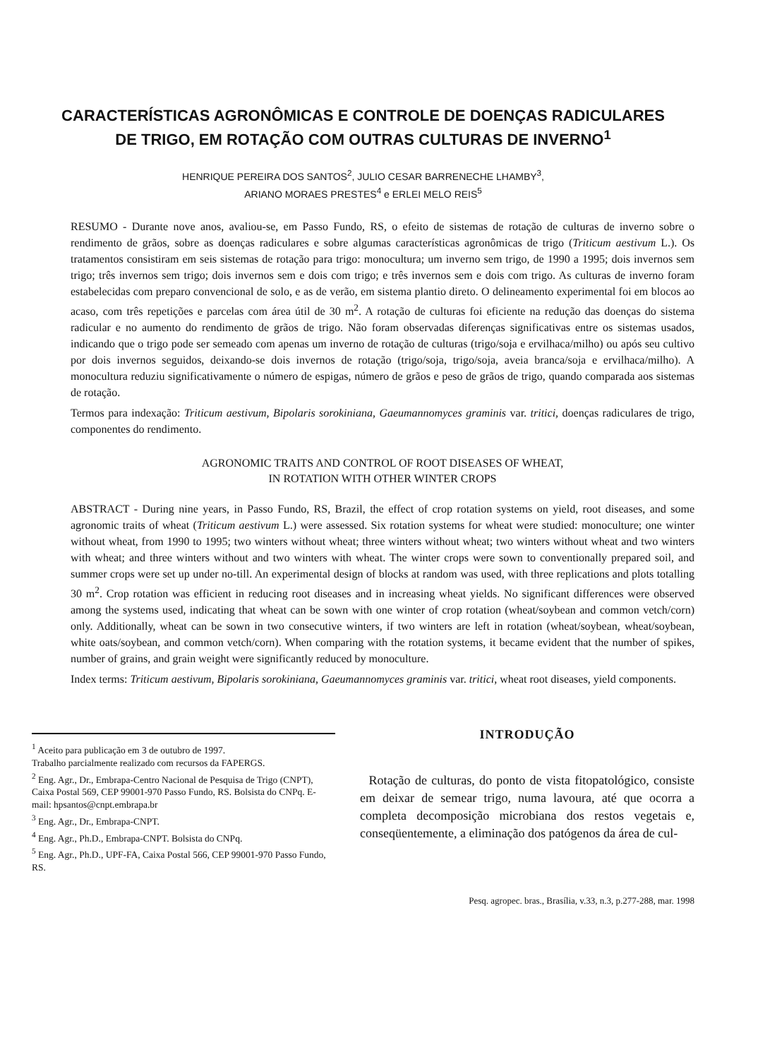CARACTERÍSTICAS AGRONÔMICAS E CONTROLE DE DOENÇAS RADICULARES
DE TRIGO, EM ROTAÇÃO COM OUTRAS CULTURAS DE INVERNO<sup>1</sup>
HENRIQUE PEREIRA DOS SANTOS<sup>2</sup>, JULIO CESAR BARRENECHE LHAMBY<sup>3</sup>,
ARIANO MORAES PRESTES<sup>4</sup> e ERLEI MELO REIS<sup>5</sup>
RESUMO - Durante nove anos, avaliou-se, em Passo Fundo, RS, o efeito de sistemas de rotação de culturas de inverno sobre o rendimento de grãos, sobre as doenças radiculares e sobre algumas características agronômicas de trigo (Triticum aestivum L.). Os tratamentos consistiram em seis sistemas de rotação para trigo: monocultura; um inverno sem trigo, de 1990 a 1995; dois invernos sem trigo; três invernos sem trigo; dois invernos sem e dois com trigo; e três invernos sem e dois com trigo. As culturas de inverno foram estabelecidas com preparo convencional de solo, e as de verão, em sistema plantio direto. O delineamento experimental foi em blocos ao acaso, com três repetições e parcelas com área útil de 30 m<sup>2</sup>. A rotação de culturas foi eficiente na redução das doenças do sistema radicular e no aumento do rendimento de grãos de trigo. Não foram observadas diferenças significativas entre os sistemas usados, indicando que o trigo pode ser semeado com apenas um inverno de rotação de culturas (trigo/soja e ervilhaca/milho) ou após seu cultivo por dois invernos seguidos, deixando-se dois invernos de rotação (trigo/soja, trigo/soja, aveia branca/soja e ervilhaca/milho). A monocultura reduziu significativamente o número de espigas, número de grãos e peso de grãos de trigo, quando comparada aos sistemas de rotação.
Termos para indexação: Triticum aestivum, Bipolaris sorokiniana, Gaeumannomyces graminis var. tritici, doenças radiculares de trigo, componentes do rendimento.
AGRONOMIC TRAITS AND CONTROL OF ROOT DISEASES OF WHEAT,
IN ROTATION WITH OTHER WINTER CROPS
ABSTRACT - During nine years, in Passo Fundo, RS, Brazil, the effect of crop rotation systems on yield, root diseases, and some agronomic traits of wheat (Triticum aestivum L.) were assessed. Six rotation systems for wheat were studied: monoculture; one winter without wheat, from 1990 to 1995; two winters without wheat; three winters without wheat; two winters without wheat and two winters with wheat; and three winters without and two winters with wheat. The winter crops were sown to conventionally prepared soil, and summer crops were set up under no-till. An experimental design of blocks at random was used, with three replications and plots totalling 30 m<sup>2</sup>. Crop rotation was efficient in reducing root diseases and in increasing wheat yields. No significant differences were observed among the systems used, indicating that wheat can be sown with one winter of crop rotation (wheat/soybean and common vetch/corn) only. Additionally, wheat can be sown in two consecutive winters, if two winters are left in rotation (wheat/soybean, wheat/soybean, white oats/soybean, and common vetch/corn). When comparing with the rotation systems, it became evident that the number of spikes, number of grains, and grain weight were significantly reduced by monoculture.
Index terms: Triticum aestivum, Bipolaris sorokiniana, Gaeumannomyces graminis var. tritici, wheat root diseases, yield components.
<sup>1</sup> Aceito para publicação em 3 de outubro de 1997.
Trabalho parcialmente realizado com recursos da FAPERGS.
<sup>2</sup> Eng. Agr., Dr., Embrapa-Centro Nacional de Pesquisa de Trigo (CNPT), Caixa Postal 569, CEP 99001-970 Passo Fundo, RS. Bolsista do CNPq. E-mail: hpsantos@cnpt.embrapa.br
<sup>3</sup> Eng. Agr., Dr., Embrapa-CNPT.
<sup>4</sup> Eng. Agr., Ph.D., Embrapa-CNPT. Bolsista do CNPq.
<sup>5</sup> Eng. Agr., Ph.D., UPF-FA, Caixa Postal 566, CEP 99001-970 Passo Fundo, RS.
INTRODUÇÃO
Rotação de culturas, do ponto de vista fitopatológico, consiste em deixar de semear trigo, numa lavoura, até que ocorra a completa decomposição microbiana dos restos vegetais e, conseqüentemente, a eliminação dos patógenos da área de cul-
Pesq. agropec. bras., Brasília, v.33, n.3, p.277-288, mar. 1998